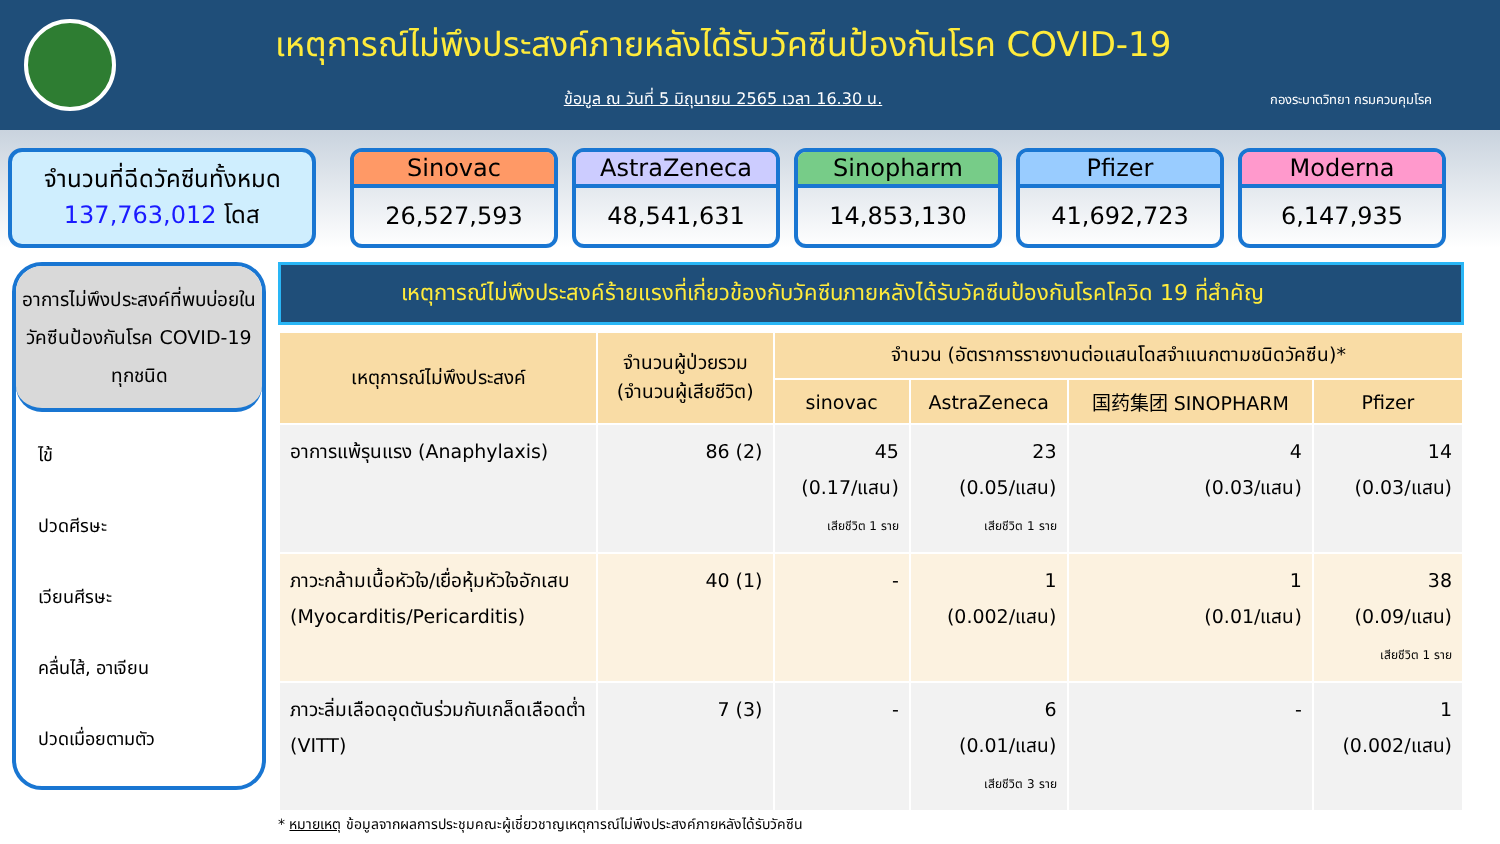เหตุการณ์ไม่พึงประสงค์ภายหลังได้รับวัคซีนป้องกันโรค COVID-19
ข้อมูล ณ วันที่ 5 มิถุนายน 2565 เวลา 16.30 น.
กองระบาดวิทยา กรมควบคุมโรค
จำนวนที่ฉีดวัคซีนทั้งหมด
137,763,012 โดส
Sinovac
26,527,593
AstraZeneca
48,541,631
Sinopharm
14,853,130
Pfizer
41,692,723
Moderna
6,147,935
อาการไม่พึงประสงค์ที่พบบ่อยในวัคซีนป้องกันโรค COVID-19 ทุกชนิด
ไข้
ปวดศีรษะ
เวียนศีรษะ
คลื่นไส้, อาเจียน
ปวดเมื่อยตามตัว
เหตุการณ์ไม่พึงประสงค์ร้ายแรงที่เกี่ยวข้องกับวัคซีนภายหลังได้รับวัคซีนป้องกันโรคโควิด 19 ที่สำคัญ
| เหตุการณ์ไม่พึงประสงค์ | จำนวนผู้ป่วยรวม (จำนวนผู้เสียชีวิต) | จำนวน (อัตราการรายงานต่อแสนโดสจำแนกตามชนิดวัคซีน)* | | | |
| --- | --- | --- | --- | --- | --- |
| | | sinovac | AstraZeneca | 国药集团 SINOPHARM | Pfizer |
| อาการแพ้รุนแรง (Anaphylaxis) | 86 (2) | 45 (0.17/แสน) เสียชีวิต 1 ราย | 23 (0.05/แสน) เสียชีวิต 1 ราย | 4 (0.03/แสน) | 14 (0.03/แสน) |
| ภาวะกล้ามเนื้อหัวใจ/เยื่อหุ้มหัวใจอักเสบ (Myocarditis/Pericarditis) | 40 (1) | - | 1 (0.002/แสน) | 1 (0.01/แสน) | 38 (0.09/แสน) เสียชีวิต 1 ราย |
| ภาวะลิ่มเลือดอุดตันร่วมกับเกล็ดเลือดต่ำ (VITT) | 7 (3) | - | 6 (0.01/แสน) เสียชีวิต 3 ราย | - | 1 (0.002/แสน) |
* หมายเหตุ ข้อมูลจากผลการประชุมคณะผู้เชี่ยวชาญเหตุการณ์ไม่พึงประสงค์ภายหลังได้รับวัคซีน